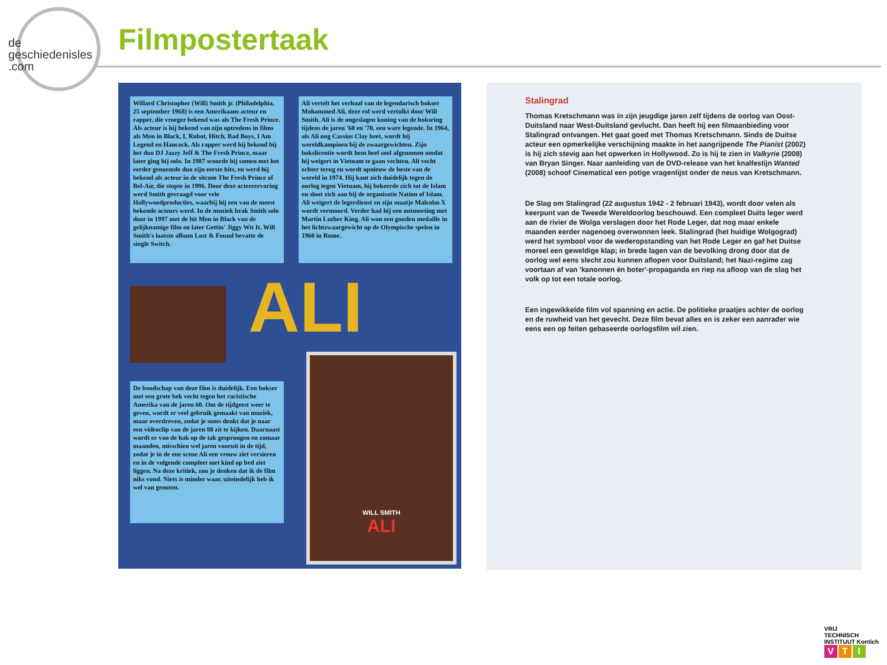de
geschiedenisles
.com
Filmpostertaak
Willard Christopher (Will) Smith jr. (Philadelphia, 25 september 1968) is een Amerikaans acteur en rapper, die vroeger bekend was als The Fresh Prince. Als acteur is hij bekend van zijn optredens in films als Men in Black, I, Robot, Hitch, Bad Boys, I Am Legend en Hancock. Als rapper werd hij bekend bij het duo DJ Jazzy Jeff & The Fresh Prince, maar later ging hij solo. In 1987 scoorde hij samen met het eerder genoemde duo zijn eerste hits, en werd hij bekend als acteur in de sitcom The Fresh Prince of Bel-Air, die stopte in 1996. Door deze acteerervaring werd Smith gevraagd voor vele Hollywoodproducties, waarbij hij een van de meest bekende acteurs werd. In de muziek brak Smith solo door in 1997 met de hit Men in Black van de gelijknamige film en later Gettin' Jiggy Wit It. Will Smith's laatste album Lost & Found bevatte de single Switch.
Ali vertelt het verhaal van de legendarisch bokser Mohammed Ali, deze rol werd vertolkt door Will Smith. Ali is de ongeslagen koning van de boksring tijdens de jaren '60 en '70, een ware legende. In 1964, als Ali nog Cassius Clay heet, wordt hij wereldkampioen bij de zwaargewichten. Zijn bokslicentie wordt hem heel snel afgenomen omdat hij weigert in Vietnam te gaan vechten. Ali vecht echter terug en wordt opnieuw de beste van de wereld in 1974. Hij kant zich duidelijk tegen de oorlog tegen Vietnam, hij bekeerde zich tot de Islam en sloot zich aan bij de organisatie Nation of Islam. Ali weigert de legerdienst en zijn maatje Malcolm X wordt vermoord. Verder had hij een ontmoeting met Martin Luther King. Ali won een gouden medaille in het lichtzwaargewicht op de Olympische spelen in 1960 in Rome.
ALI
De boodschap van deze film is duidelijk. Een bokser met een grote bek vecht tegen het racistische Amerika van de jaren 60. Om de tijdgeest weer te geven, wordt er veel gebruik gemaakt van muziek, maar overdreven, zodat je soms denkt dat je naar een videoclip van de jaren 80 zit te kijken. Daarnaast wordt er van de hak op de tak gesprongen en zomaar maanden, misschien wel jaren vooruit in de tijd, zodat je in de ene scene Ali een vrouw ziet versieren en in de volgende compleet met kind op bed ziet liggen. Na deze kritiek, zou je denken dat ik de film niks vond. Niets is minder waar, uiteindelijk heb ik wel van genoten.
WILL SMITH
ALI
Stalingrad
Thomas Kretschmann was in zijn jeugdige jaren zelf tijdens de oorlog van Oost-Duitsland naar West-Duitsland gevlucht. Dan heeft hij een filmaanbieding voor Stalingrad ontvangen. Het gaat goed met Thomas Kretschmann. Sinds de Duitse acteur een opmerkelijke verschijning maakte in het aangrijpende The Pianist (2002) is hij zich stevig aan het opwerken in Hollywood. Zo is hij te zien in Valkyrie (2008) van Bryan Singer. Naar aanleiding van de DVD-release van het knalfestijn Wanted (2008) schoof Cinematical een potige vragenlijst onder de neus van Kretschmann.
De Slag om Stalingrad (22 augustus 1942 - 2 februari 1943), wordt door velen als keerpunt van de Tweede Wereldoorlog beschouwd. Een compleet Duits leger werd aan de rivier de Wolga verslagen door het Rode Leger, dat nog maar enkele maanden eerder nagenoeg overwonnen leek. Stalingrad (het huidige Wolgograd) werd het symbool voor de wederopstanding van het Rode Leger en gaf het Duitse moreel een geweldige klap; in brede lagen van de bevolking drong door dat de oorlog wel eens slecht zou kunnen aflopen voor Duitsland; het Nazi-regime zag voortaan af van 'kanonnen én boter'-propaganda en riep na afloop van de slag het volk op tot een totale oorlog.
Een ingewikkelde film vol spanning en actie. De politieke praatjes achter de oorlog en de ruwheid van het gevecht. Deze film bevat alles en is zeker een aanrader wie eens een op feiten gebaseerde oorlogsfilm wil zien.
VRIJ
TECHNISCH
INSTITUUT Kontich
V T I